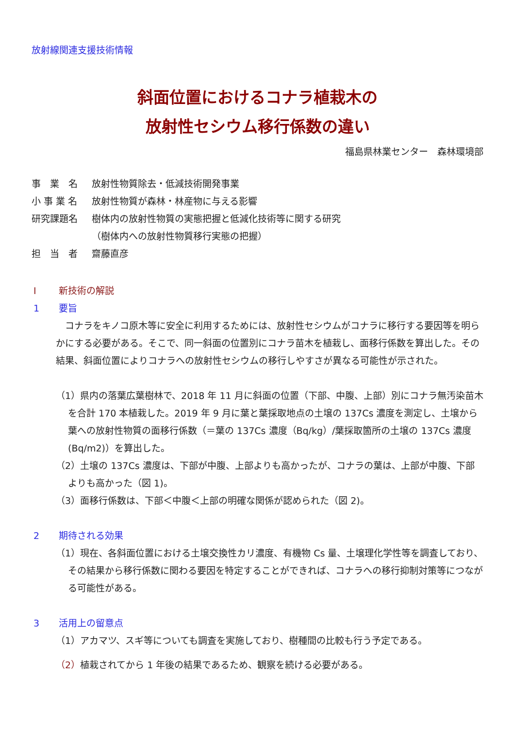放射線関連支援技術情報
斜面位置におけるコナラ植栽木の
放射性セシウム移行係数の違い
福島県林業センター　森林環境部
事　業　名 放射性物質除去・低減技術開発事業
小 事 業 名 放射性物質が森林・林産物に与える影響
研究課題名 樹体内の放射性物質の実態把握と低減化技術等に関する研究
（樹体内への放射性物質移行実態の把握）
担　当　者 齋藤直彦
Ⅰ 新技術の解説
1 要旨
　コナラをキノコ原木等に安全に利用するためには、放射性セシウムがコナラに移行する要因等を明らかにする必要がある。そこで、同一斜面の位置別にコナラ苗木を植栽し、面移行係数を算出した。その結果、斜面位置によりコナラへの放射性セシウムの移行しやすさが異なる可能性が示された。
（1）県内の落葉広葉樹林で、2018 年 11 月に斜面の位置（下部、中腹、上部）別にコナラ無汚染苗木を合計 170 本植栽した。2019 年 9 月に葉と葉採取地点の土壌の 137Cs 濃度を測定し、土壌から葉への放射性物質の面移行係数（＝葉の 137Cs 濃度（Bq/kg）/葉採取箇所の土壌の 137Cs 濃度(Bq/m2)）を算出した。
（2）土壌の 137Cs 濃度は、下部が中腹、上部よりも高かったが、コナラの葉は、上部が中腹、下部よりも高かった（図 1)。
（3）面移行係数は、下部＜中腹＜上部の明確な関係が認められた（図 2)。
2 期待される効果
（1）現在、各斜面位置における土壌交換性カリ濃度、有機物 Cs 量、土壌理化学性等を調査しており、その結果から移行係数に関わる要因を特定することができれば、コナラへの移行抑制対策等につながる可能性がある。
3 活用上の留意点
（1）アカマツ、スギ等についても調査を実施しており、樹種間の比較も行う予定である。
（2）植栽されてから 1 年後の結果であるため、観察を続ける必要がある。